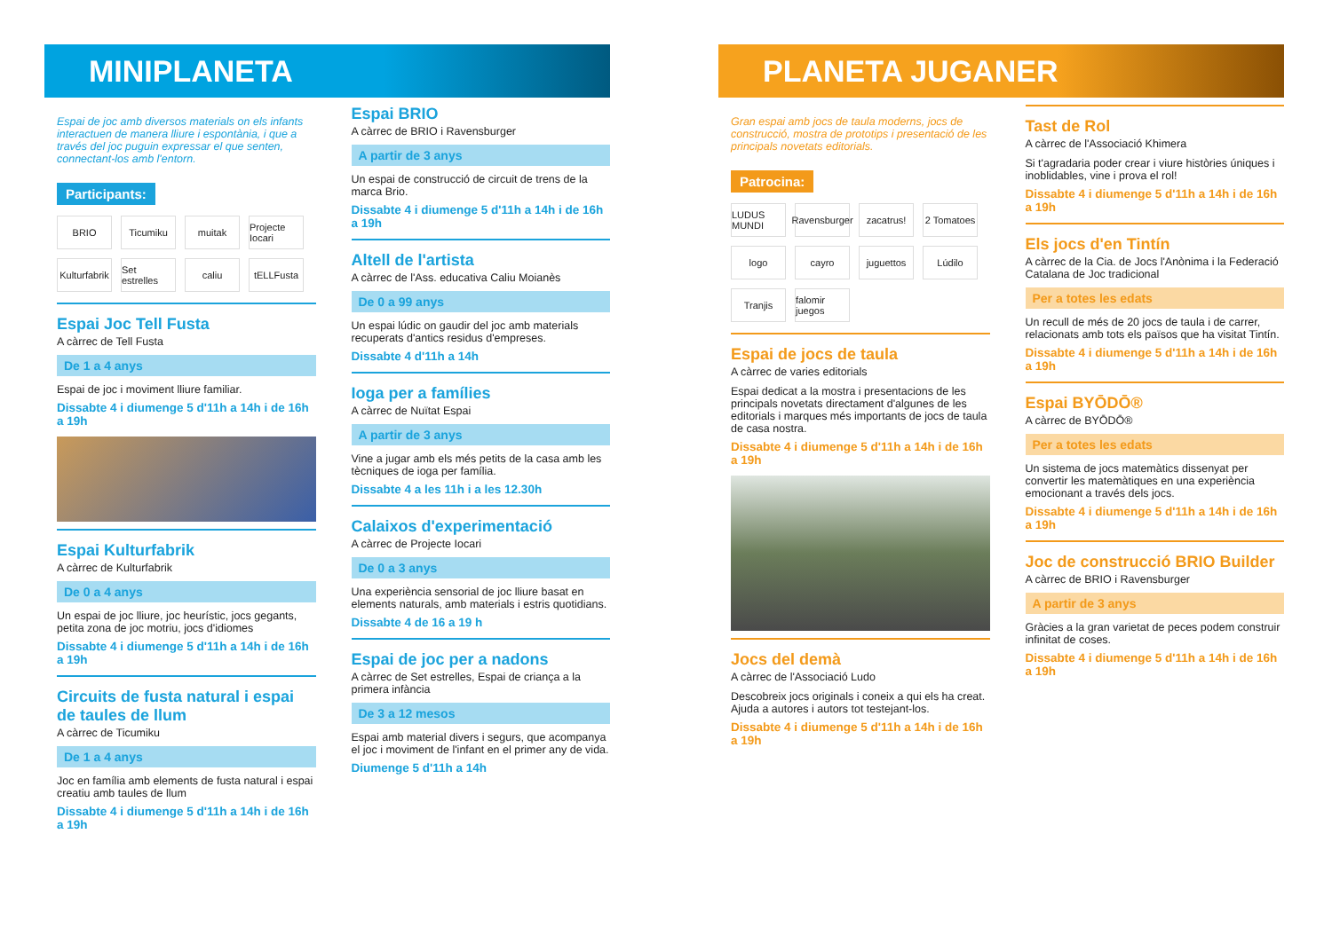MINIPLANETA
Espai de joc amb diversos materials on els infants interactuen de manera lliure i espontània, i que a través del joc puguin expressar el que senten, connectant-los amb l'entorn.
Participants:
BRIO Ticumiku muitak Projecte Iocari Kulturfabrik Set estrelles caliu tELLFusta
Espai Joc Tell Fusta
A càrrec de Tell Fusta
De 1 a 4 anys
Espai de joc i moviment lliure familiar.
Dissabte 4 i diumenge 5 d'11h a 14h i de 16h a 19h
Espai Kulturfabrik
A càrrec de Kulturfabrik
De 0 a 4 anys
Un espai de joc lliure, joc heurístic, jocs gegants, petita zona de joc motriu, jocs d'idiomes
Dissabte 4 i diumenge 5 d'11h a 14h i de 16h a 19h
Circuits de fusta natural i espai de taules de llum
A càrrec de Ticumiku
De 1 a 4 anys
Joc en família amb elements de fusta natural i espai creatiu amb taules de llum
Dissabte 4 i diumenge 5 d'11h a 14h i de 16h a 19h
Espai BRIO
A càrrec de BRIO i Ravensburger
A partir de 3 anys
Un espai de construcció de circuit de trens de la marca Brio.
Dissabte 4 i diumenge 5 d'11h a 14h i de 16h a 19h
Altell de l'artista
A càrrec de l'Ass. educativa Caliu Moianès
De 0 a 99 anys
Un espai lúdic on gaudir del joc amb materials recuperats d'antics residus d'empreses.
Dissabte 4 d'11h a 14h
Ioga per a famílies
A càrrec de Nuïtat Espai
A partir de 3 anys
Vine a jugar amb els més petits de la casa amb les tècniques de ioga per família.
Dissabte 4 a les 11h i a les 12.30h
Calaixos d'experimentació
A càrrec de Projecte Iocari
De 0 a 3 anys
Una experiència sensorial de joc lliure basat en elements naturals, amb materials i estris quotidians.
Dissabte 4 de 16 a 19 h
Espai de joc per a nadons
A càrrec de Set estrelles, Espai de criança a la primera infància
De 3 a 12 mesos
Espai amb material divers i segurs, que acompanya el joc i moviment de l'infant en el primer any de vida.
Diumenge 5 d'11h a 14h
PLANETA JUGANER
Gran espai amb jocs de taula moderns, jocs de construcció, mostra de prototips i presentació de les principals novetats editorials.
Patrocina:
LUDUS MUNDI Ravensburger zacatrus! 2 Tomatoes logo cayro juguettos Lúdilo Tranjis falomir juegos
Espai de jocs de taula
A càrrec de varies editorials
Espai dedicat a la mostra i presentacions de les principals novetats directament d'algunes de les editorials i marques més importants de jocs de taula de casa nostra.
Dissabte 4 i diumenge 5 d'11h a 14h i de 16h a 19h
Jocs del demà
A càrrec de l'Associació Ludo
Descobreix jocs originals i coneix a qui els ha creat. Ajuda a autores i autors tot testejant-los.
Dissabte 4 i diumenge 5 d'11h a 14h i de 16h a 19h
Tast de Rol
A càrrec de l'Associació Khimera
Si t'agradaria poder crear i viure històries úniques i inoblidables, vine i prova el rol!
Dissabte 4 i diumenge 5 d'11h a 14h i de 16h a 19h
Els jocs d'en Tintín
A càrrec de la Cia. de Jocs l'Anònima i la Federació Catalana de Joc tradicional
Per a totes les edats
Un recull de més de 20 jocs de taula i de carrer, relacionats amb tots els països que ha visitat Tintín.
Dissabte 4 i diumenge 5 d'11h a 14h i de 16h a 19h
Espai BYŌDŌ®
A càrrec de BYŌDŌ®
Per a totes les edats
Un sistema de jocs matemàtics dissenyat per convertir les matemàtiques en una experiència emocionant a través dels jocs.
Dissabte 4 i diumenge 5 d'11h a 14h i de 16h a 19h
Joc de construcció BRIO Builder
A càrrec de BRIO i Ravensburger
A partir de 3 anys
Gràcies a la gran varietat de peces podem construir infinitat de coses.
Dissabte 4 i diumenge 5 d'11h a 14h i de 16h a 19h